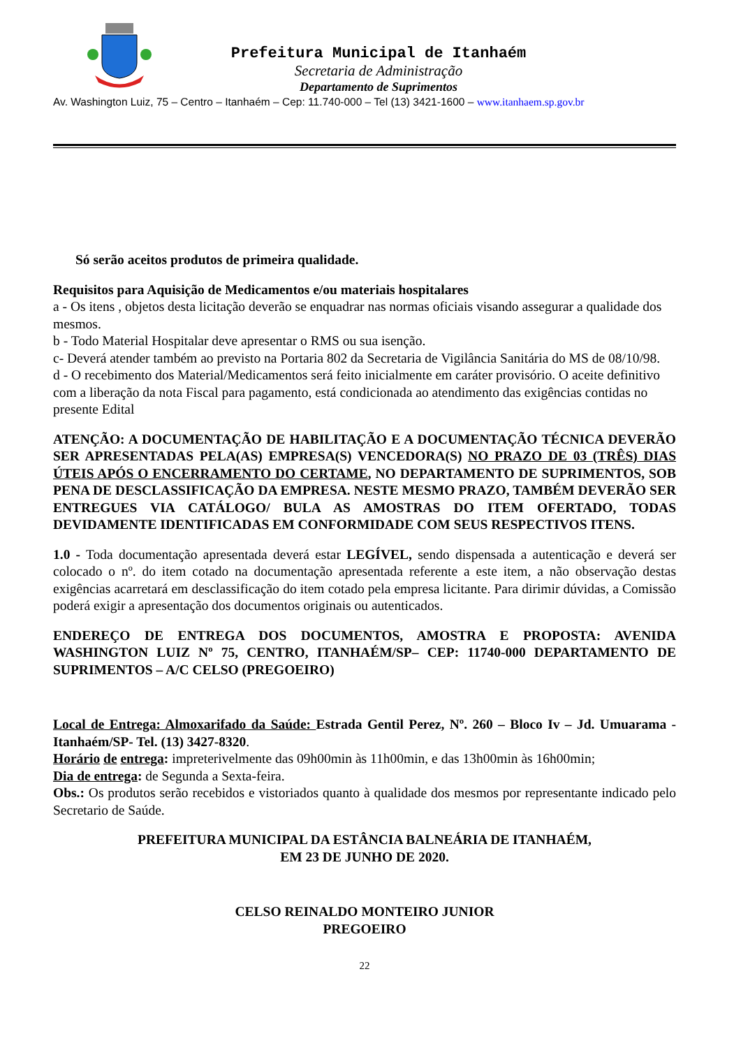Prefeitura Municipal de Itanhaém
Secretaria de Administração
Departamento de Suprimentos
Av. Washington Luiz, 75 – Centro – Itanhaém – Cep: 11.740-000 – Tel (13) 3421-1600 – www.itanhaem.sp.gov.br
Só serão aceitos produtos de primeira qualidade.
Requisitos para Aquisição de Medicamentos e/ou materiais hospitalares
a - Os itens , objetos desta licitação deverão se enquadrar nas normas oficiais visando assegurar a qualidade dos mesmos.
b - Todo Material Hospitalar deve apresentar o RMS ou sua isenção.
c- Deverá atender também ao previsto na Portaria 802 da Secretaria de Vigilância Sanitária do MS de 08/10/98.
d - O recebimento dos Material/Medicamentos será feito inicialmente em caráter provisório. O aceite definitivo com a liberação da nota Fiscal para pagamento, está condicionada ao atendimento das exigências contidas no presente Edital
ATENÇÃO: A DOCUMENTAÇÃO DE HABILITAÇÃO E A DOCUMENTAÇÃO TÉCNICA DEVERÃO SER APRESENTADAS PELA(AS) EMPRESA(S) VENCEDORA(S) NO PRAZO DE 03 (TRÊS) DIAS ÚTEIS APÓS O ENCERRAMENTO DO CERTAME, NO DEPARTAMENTO DE SUPRIMENTOS, SOB PENA DE DESCLASSIFICAÇÃO DA EMPRESA. NESTE MESMO PRAZO, TAMBÉM DEVERÃO SER ENTREGUES VIA CATÁLOGO/ BULA AS AMOSTRAS DO ITEM OFERTADO, TODAS DEVIDAMENTE IDENTIFICADAS EM CONFORMIDADE COM SEUS RESPECTIVOS ITENS.
1.0 - Toda documentação apresentada deverá estar LEGÍVEL, sendo dispensada a autenticação e deverá ser colocado o nº. do item cotado na documentação apresentada referente a este item, a não observação destas exigências acarretará em desclassificação do item cotado pela empresa licitante. Para dirimir dúvidas, a Comissão poderá exigir a apresentação dos documentos originais ou autenticados.
ENDEREÇO DE ENTREGA DOS DOCUMENTOS, AMOSTRA E PROPOSTA: AVENIDA WASHINGTON LUIZ Nº 75, CENTRO, ITANHAÉM/SP– CEP: 11740-000 DEPARTAMENTO DE SUPRIMENTOS – A/C CELSO (PREGOEIRO)
Local de Entrega: Almoxarifado da Saúde: Estrada Gentil Perez, Nº. 260 – Bloco Iv – Jd. Umuarama - Itanhaém/SP- Tel. (13) 3427-8320.
Horário de entrega: impreterivelmente das 09h00min às 11h00min, e das 13h00min às 16h00min;
Dia de entrega: de Segunda a Sexta-feira.
Obs.: Os produtos serão recebidos e vistoriados quanto à qualidade dos mesmos por representante indicado pelo Secretario de Saúde.
PREFEITURA MUNICIPAL DA ESTÂNCIA BALNEÁRIA DE ITANHAÉM,
EM 23 DE JUNHO DE 2020.
CELSO REINALDO MONTEIRO JUNIOR
PREGOEIRO
22